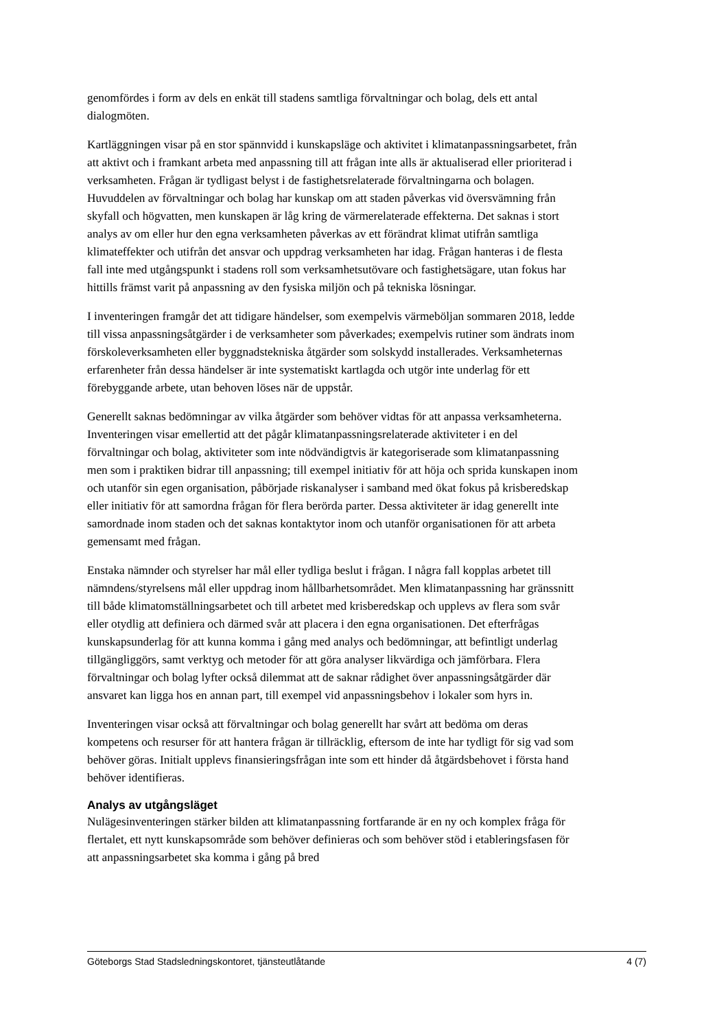genomfördes i form av dels en enkät till stadens samtliga förvaltningar och bolag, dels ett antal dialogmöten.
Kartläggningen visar på en stor spännvidd i kunskapsläge och aktivitet i klimatanpassningsarbetet, från att aktivt och i framkant arbeta med anpassning till att frågan inte alls är aktualiserad eller prioriterad i verksamheten. Frågan är tydligast belyst i de fastighetsrelaterade förvaltningarna och bolagen. Huvuddelen av förvaltningar och bolag har kunskap om att staden påverkas vid översvämning från skyfall och högvatten, men kunskapen är låg kring de värmerelaterade effekterna. Det saknas i stort analys av om eller hur den egna verksamheten påverkas av ett förändrat klimat utifrån samtliga klimateffekter och utifrån det ansvar och uppdrag verksamheten har idag. Frågan hanteras i de flesta fall inte med utgångspunkt i stadens roll som verksamhetsutövare och fastighetsägare, utan fokus har hittills främst varit på anpassning av den fysiska miljön och på tekniska lösningar.
I inventeringen framgår det att tidigare händelser, som exempelvis värmeböljan sommaren 2018, ledde till vissa anpassningsåtgärder i de verksamheter som påverkades; exempelvis rutiner som ändrats inom förskoleverksamheten eller byggnadstekniska åtgärder som solskydd installerades. Verksamheternas erfarenheter från dessa händelser är inte systematiskt kartlagda och utgör inte underlag för ett förebyggande arbete, utan behoven löses när de uppstår.
Generellt saknas bedömningar av vilka åtgärder som behöver vidtas för att anpassa verksamheterna. Inventeringen visar emellertid att det pågår klimatanpassningsrelaterade aktiviteter i en del förvaltningar och bolag, aktiviteter som inte nödvändigtvis är kategoriserade som klimatanpassning men som i praktiken bidrar till anpassning; till exempel initiativ för att höja och sprida kunskapen inom och utanför sin egen organisation, påbörjade riskanalyser i samband med ökat fokus på krisberedskap eller initiativ för att samordna frågan för flera berörda parter. Dessa aktiviteter är idag generellt inte samordnade inom staden och det saknas kontaktytor inom och utanför organisationen för att arbeta gemensamt med frågan.
Enstaka nämnder och styrelser har mål eller tydliga beslut i frågan. I några fall kopplas arbetet till nämndens/styrelsens mål eller uppdrag inom hållbarhetsområdet. Men klimatanpassning har gränssnitt till både klimatomställningsarbetet och till arbetet med krisberedskap och upplevs av flera som svår eller otydlig att definiera och därmed svår att placera i den egna organisationen. Det efterfrågas kunskapsunderlag för att kunna komma i gång med analys och bedömningar, att befintligt underlag tillgängliggörs, samt verktyg och metoder för att göra analyser likvärdiga och jämförbara. Flera förvaltningar och bolag lyfter också dilemmat att de saknar rådighet över anpassningsåtgärder där ansvaret kan ligga hos en annan part, till exempel vid anpassningsbehov i lokaler som hyrs in.
Inventeringen visar också att förvaltningar och bolag generellt har svårt att bedöma om deras kompetens och resurser för att hantera frågan är tillräcklig, eftersom de inte har tydligt för sig vad som behöver göras. Initialt upplevs finansieringsfrågan inte som ett hinder då åtgärdsbehovet i första hand behöver identifieras.
Analys av utgångsläget
Nulägesinventeringen stärker bilden att klimatanpassning fortfarande är en ny och komplex fråga för flertalet, ett nytt kunskapsområde som behöver definieras och som behöver stöd i etableringsfasen för att anpassningsarbetet ska komma i gång på bred
Göteborgs Stad Stadsledningskontoret, tjänsteutlåtande 4 (7)